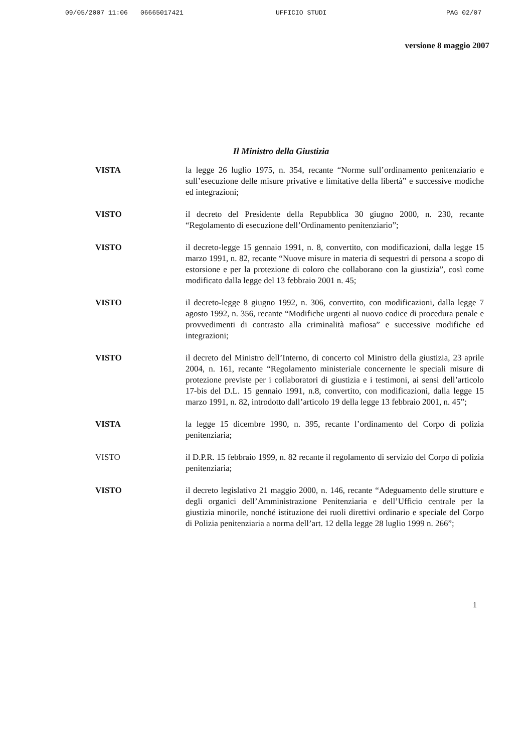09/05/2007 11:06 06665017421 UFFICIO STUDI PAG 02/07
versione 8 maggio 2007
Il Ministro della Giustizia
VISTA la legge 26 luglio 1975, n. 354, recante “Norme sull’ordinamento penitenziario e sull’esecuzione delle misure privative e limitative della libertà” e successive modiche ed integrazioni;
VISTO il decreto del Presidente della Repubblica 30 giugno 2000, n. 230, recante “Regolamento di esecuzione dell’Ordinamento penitenziario”;
VISTO il decreto-legge 15 gennaio 1991, n. 8, convertito, con modificazioni, dalla legge 15 marzo 1991, n. 82, recante “Nuove misure in materia di sequestri di persona a scopo di estorsione e per la protezione di coloro che collaborano con la giustizia”, così come modificato dalla legge del 13 febbraio 2001 n. 45;
VISTO il decreto-legge 8 giugno 1992, n. 306, convertito, con modificazioni, dalla legge 7 agosto 1992, n. 356, recante “Modifiche urgenti al nuovo codice di procedura penale e provvedimenti di contrasto alla criminalità mafiosa” e successive modifiche ed integrazioni;
VISTO il decreto del Ministro dell’Interno, di concerto col Ministro della giustizia, 23 aprile 2004, n. 161, recante “Regolamento ministeriale concernente le speciali misure di protezione previste per i collaboratori di giustizia e i testimoni, ai sensi dell’articolo 17-bis del D.L. 15 gennaio 1991, n.8, convertito, con modificazioni, dalla legge 15 marzo 1991, n. 82, introdotto dall’articolo 19 della legge 13 febbraio 2001, n. 45”;
VISTA la legge 15 dicembre 1990, n. 395, recante l’ordinamento del Corpo di polizia penitenziaria;
VISTO il D.P.R. 15 febbraio 1999, n. 82 recante il regolamento di servizio del Corpo di polizia penitenziaria;
VISTO il decreto legislativo 21 maggio 2000, n. 146, recante “Adeguamento delle strutture e degli organici dell’Amministrazione Penitenziaria e dell’Ufficio centrale per la giustizia minorile, nonché istituzione dei ruoli direttivi ordinario e speciale del Corpo di Polizia penitenziaria a norma dell’art. 12 della legge 28 luglio 1999 n. 266”;
1